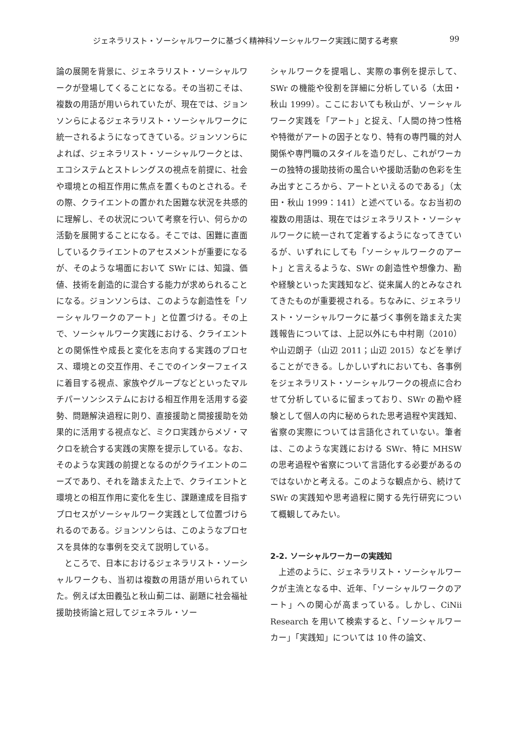ジェネラリスト・ソーシャルワークに基づく精神科ソーシャルワーク実践に関する考察 99
論の展開を背景に、ジェネラリスト・ソーシャルワークが登場してくることになる。その当初こそは、複数の用語が用いられていたが、現在では、ジョンソンらによるジェネラリスト・ソーシャルワークに統一されるようになってきている。ジョンソンらによれば、ジェネラリスト・ソーシャルワークとは、エコシステムとストレングスの視点を前提に、社会や環境との相互作用に焦点を置くものとされる。その際、クライエントの置かれた困難な状況を共感的に理解し、その状況について考察を行い、何らかの活動を展開することになる。そこでは、困難に直面しているクライエントのアセスメントが重要になるが、そのような場面において SWr には、知識、価値、技術を創造的に混合する能力が求められることになる。ジョンソンらは、このような創造性を「ソーシャルワークのアート」と位置づける。その上で、ソーシャルワーク実践における、クライエントとの関係性や成長と変化を志向する実践のプロセス、環境との交互作用、そこでのインターフェイスに着目する視点、家族やグループなどといったマルチパーソンシステムにおける相互作用を活用する姿勢、問題解決過程に則り、直接援助と間接援助を効果的に活用する視点など、ミクロ実践からメゾ・マクロを統合する実践の実際を提示している。なお、そのような実践の前提となるのがクライエントのニーズであり、それを踏まえた上で、クライエントと環境との相互作用に変化を生じ、課題達成を目指すプロセスがソーシャルワーク実践として位置づけられるのである。ジョンソンらは、このようなプロセスを具体的な事例を交えて説明している。
ところで、日本におけるジェネラリスト・ソーシャルワークも、当初は複数の用語が用いられていた。例えば太田義弘と秋山薊二は、副題に社会福祉援助技術論と冠してジェネラル・ソー
シャルワークを提唱し、実際の事例を提示して、SWr の機能や役割を詳細に分析している（太田・秋山 1999）。ここにおいても秋山が、ソーシャルワーク実践を「アート」と捉え、「人間の持つ性格や特徴がアートの因子となり、特有の専門職的対人関係や専門職のスタイルを造りだし、これがワーカーの独特の援助技術の風合いや援助活動の色彩を生み出すところから、アートといえるのである」（太田・秋山 1999：141）と述べている。なお当初の複数の用語は、現在ではジェネラリスト・ソーシャルワークに統一されて定着するようになってきているが、いずれにしても「ソーシャルワークのアート」と言えるような、SWr の創造性や想像力、勘や経験といった実践知など、従来属人的とみなされてきたものが重要視される。ちなみに、ジェネラリスト・ソーシャルワークに基づく事例を踏まえた実践報告については、上記以外にも中村剛（2010）や山辺朗子（山辺 2011；山辺 2015）などを挙げることができる。しかしいずれにおいても、各事例をジェネラリスト・ソーシャルワークの視点に合わせて分析しているに留まっており、SWr の勘や経験として個人の内に秘められた思考過程や実践知、省察の実際については言語化されていない。筆者は、このような実践における SWr、特に MHSW の思考過程や省察について言語化する必要があるのではないかと考える。このような観点から、続けて SWr の実践知や思考過程に関する先行研究について概観してみたい。
2-2. ソーシャルワーカーの実践知
上述のように、ジェネラリスト・ソーシャルワークが主流となる中、近年、「ソーシャルワークのアート」への関心が高まっている。しかし、CiNii Research を用いて検索すると、「ソーシャルワーカー」「実践知」については 10 件の論文、